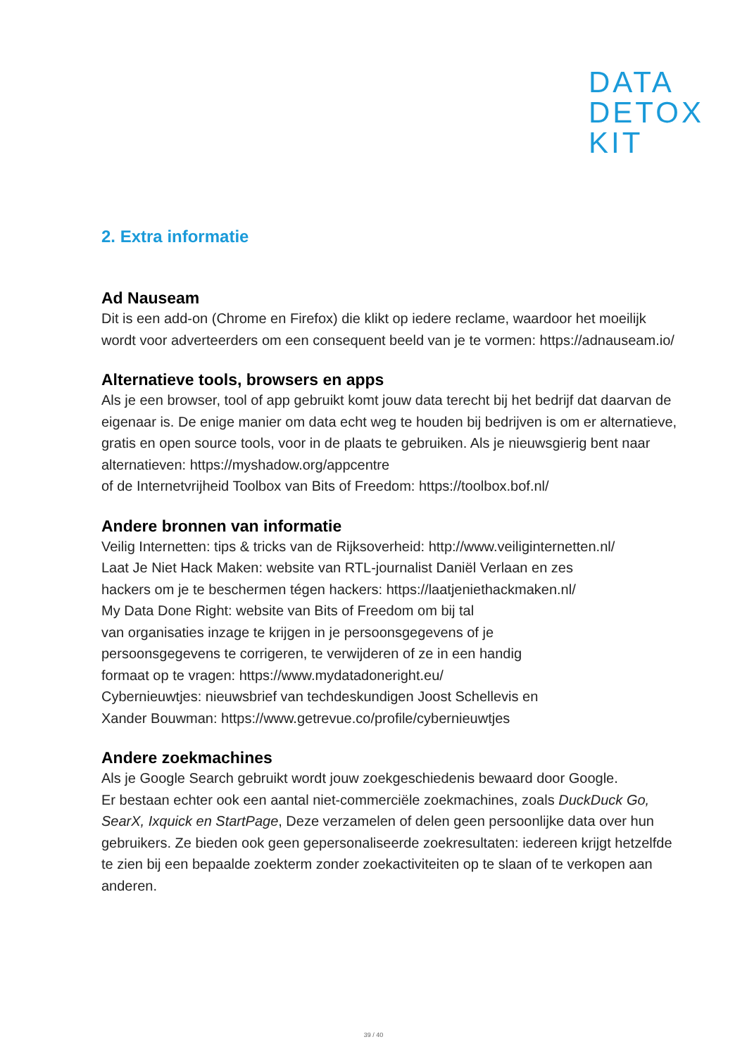DATA
DETOX
KIT
2. Extra informatie
Ad Nauseam
Dit is een add-on (Chrome en Firefox) die klikt op iedere reclame, waardoor het moeilijk wordt voor adverteerders om een consequent beeld van je te vormen: https://adnauseam.io/
Alternatieve tools, browsers en apps
Als je een browser, tool of app gebruikt komt jouw data terecht bij het bedrijf dat daarvan de eigenaar is. De enige manier om data echt weg te houden bij bedrijven is om er alternatieve, gratis en open source tools, voor in de plaats te gebruiken. Als je nieuwsgierig bent naar alternatieven: https://myshadow.org/appcentre
of de Internetvrijheid Toolbox van Bits of Freedom: https://toolbox.bof.nl/
Andere bronnen van informatie
Veilig Internetten: tips & tricks van de Rijksoverheid: http://www.veiliginternetten.nl/
Laat Je Niet Hack Maken: website van RTL-journalist Daniël Verlaan en zes
hackers om je te beschermen tégen hackers: https://laatjeniethackmaken.nl/
My Data Done Right: website van Bits of Freedom om bij tal
van organisaties inzage te krijgen in je persoonsgegevens of je
persoonsgegevens te corrigeren, te verwijderen of ze in een handig
formaat op te vragen: https://www.mydatadoneright.eu/
Cybernieuwtjes: nieuwsbrief van techdeskundigen Joost Schellevis en
Xander Bouwman: https://www.getrevue.co/profile/cybernieuwtjes
Andere zoekmachines
Als je Google Search gebruikt wordt jouw zoekgeschiedenis bewaard door Google.
Er bestaan echter ook een aantal niet-commerciële zoekmachines, zoals DuckDuck Go, SearX, Ixquick en StartPage, Deze verzamelen of delen geen persoonlijke data over hun gebruikers. Ze bieden ook geen gepersonaliseerde zoekresultaten: iedereen krijgt hetzelfde te zien bij een bepaalde zoekterm zonder zoekactiviteiten op te slaan of te verkopen aan anderen.
39 / 40